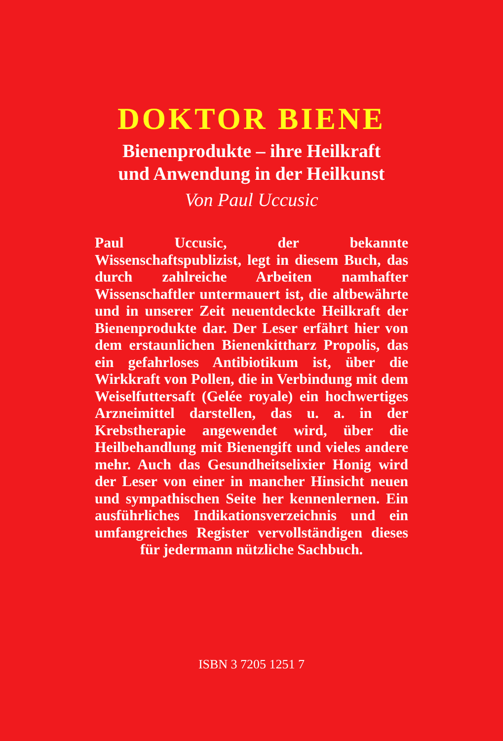DOKTOR BIENE
Bienenprodukte – ihre Heilkraft
und Anwendung in der Heilkunst
Von Paul Uccusic
Paul Uccusic, der bekannte Wissenschaftspublizist, legt in diesem Buch, das durch zahlreiche Arbeiten namhafter Wissenschaftler untermauert ist, die altbewährte und in unserer Zeit neuentdeckte Heilkraft der Bienenprodukte dar. Der Leser erfährt hier von dem erstaunlichen Bienenkittharz Propolis, das ein gefahrloses Antibiotikum ist, über die Wirkkraft von Pollen, die in Verbindung mit dem Weiselfuttersaft (Gelée royale) ein hochwertiges Arzneimittel darstellen, das u. a. in der Krebstherapie angewendet wird, über die Heilbehandlung mit Bienengift und vieles andere mehr. Auch das Gesundheitselixier Honig wird der Leser von einer in mancher Hinsicht neuen und sympathischen Seite her kennenlernen. Ein ausführliches Indikationsverzeichnis und ein umfangreiches Register vervollständigen dieses für jedermann nützliche Sachbuch.
ISBN 3 7205 1251 7